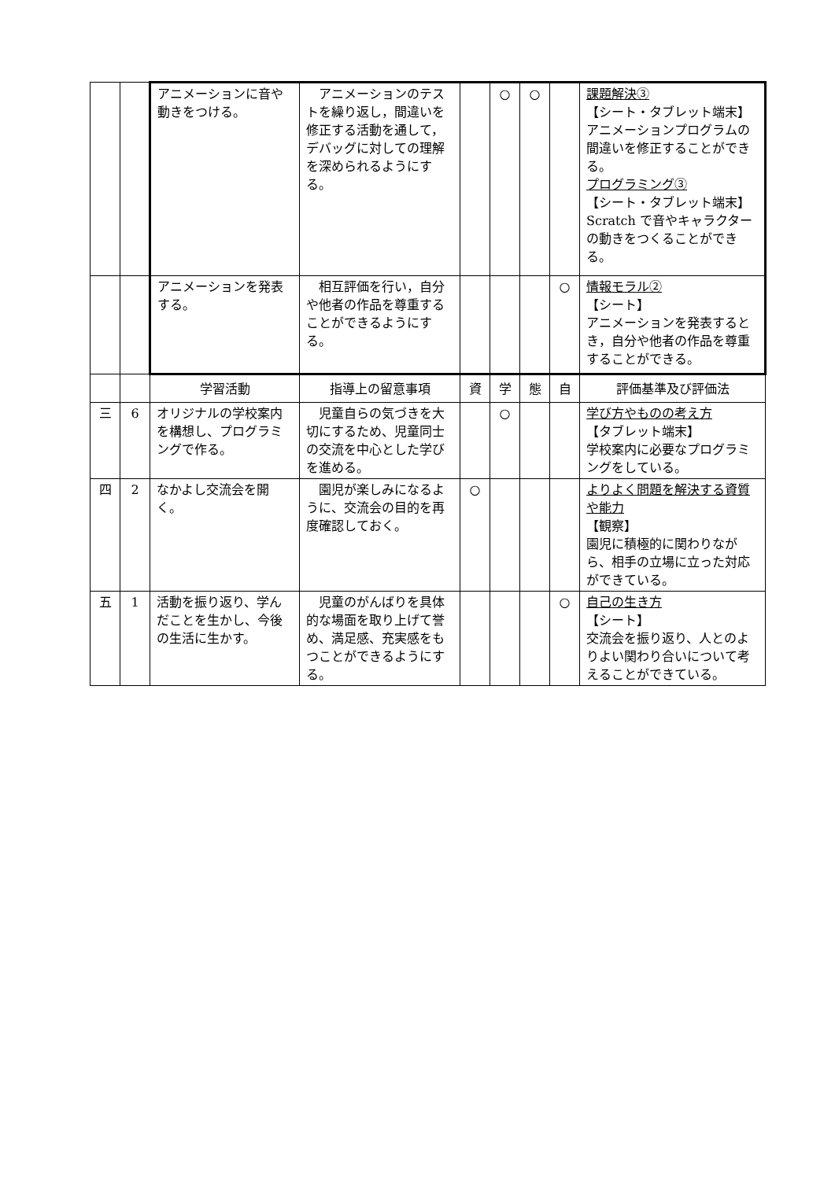| | | アニメーションに音や動きをつける。 | アニメーションのテストを繰り返し，間違いを修正する活動を通して，デバッグに対しての理解を深められるようにする。 | | ○ | ○ | | 課題解決③ 【シート・タブレット端末】 アニメーションプログラムの間違いを修正することができる。 プログラミング③ 【シート・タブレット端末】 Scratch で音やキャラクターの動きをつくることができる。 |
| | | アニメーションを発表する。 | 相互評価を行い，自分や他者の作品を尊重することができるようにする。 | | | | ○ | 情報モラル② 【シート】 アニメーションを発表するとき，自分や他者の作品を尊重することができる。 |
| | | 学習活動 | 指導上の留意事項 | 資 | 学 | 態 | 自 | 評価基準及び評価法 |
| 三 | 6 | オリジナルの学校案内を構想し、プログラミングで作る。 | 児童自らの気づきを大切にするため、児童同士の交流を中心とした学びを進める。 | | ○ | | | 学び方やものの考え方 【タブレット端末】 学校案内に必要なプログラミングをしている。 |
| 四 | 2 | なかよし交流会を開く。 | 園児が楽しみになるように、交流会の目的を再度確認しておく。 | ○ | | | | よりよく問題を解決する資質や能力 【観察】 園児に積極的に関わりながら、相手の立場に立った対応ができている。 |
| 五 | 1 | 活動を振り返り、学んだことを生かし、今後の生活に生かす。 | 児童のがんばりを具体的な場面を取り上げて誉め、満足感、充実感をもつことができるようにする。 | | | | ○ | 自己の生き方 【シート】 交流会を振り返り、人とのよりよい関わり合いについて考えることができている。 |